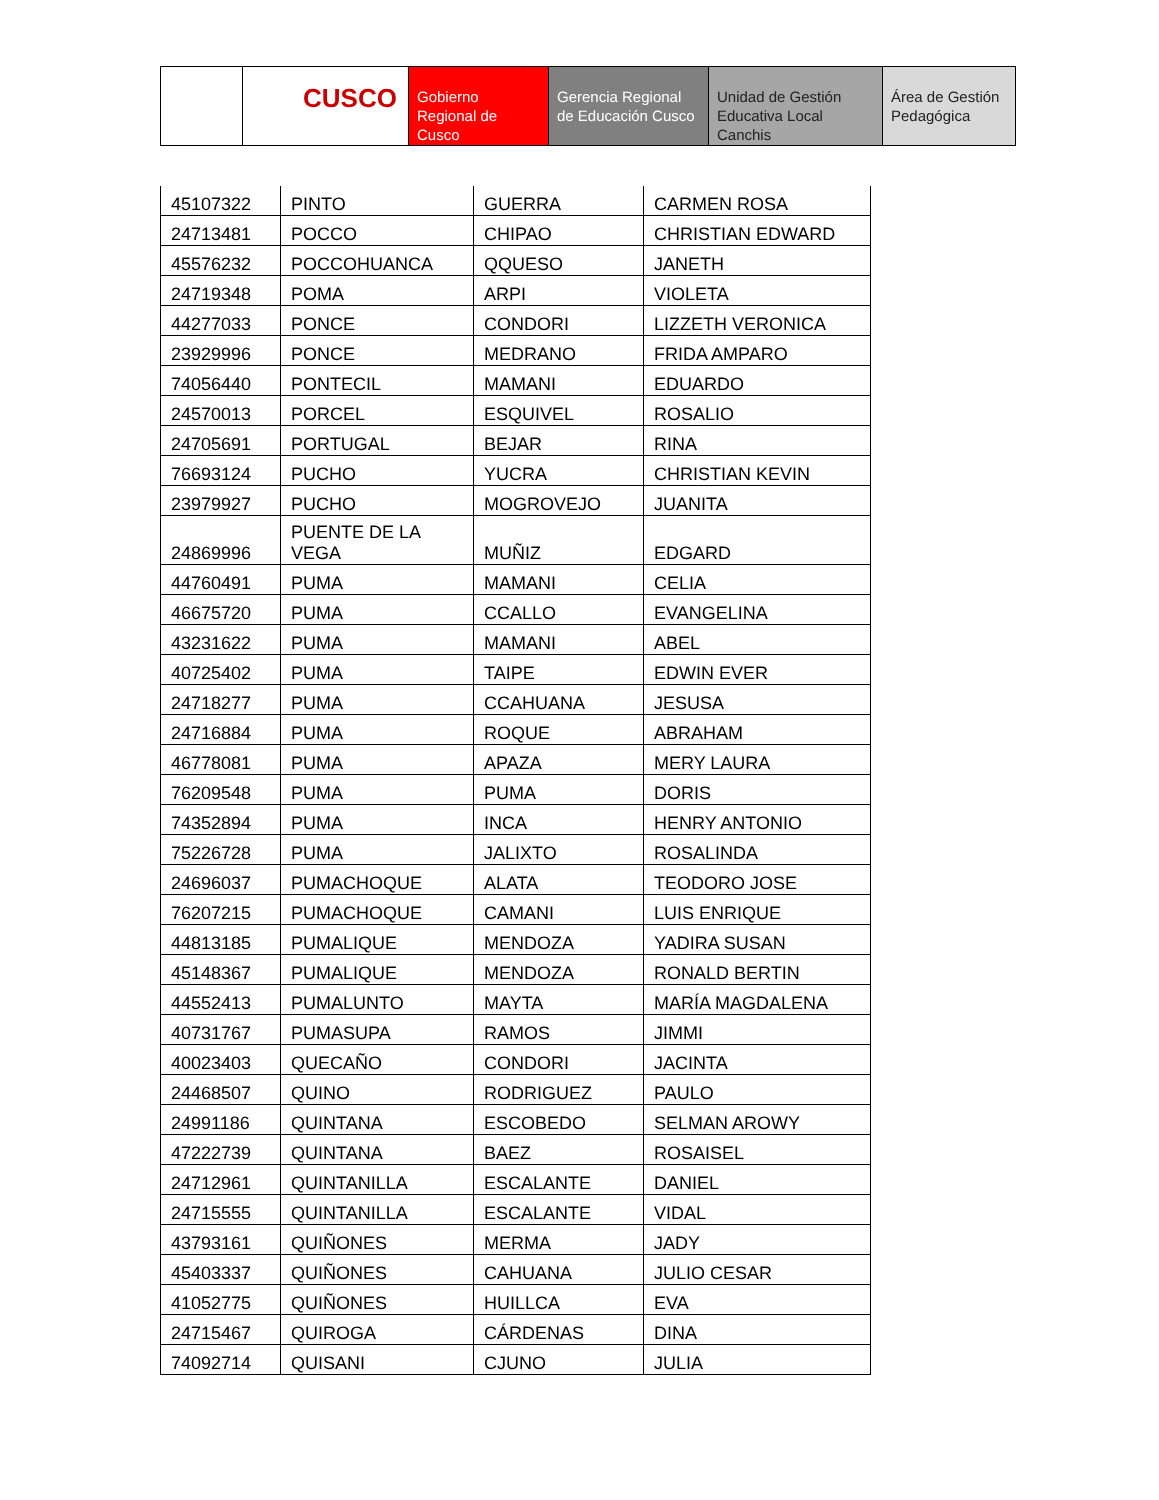CUSCO
Gobierno Regional de Cusco
Gerencia Regional de Educación Cusco
Unidad de Gestión Educativa Local Canchis
Área de Gestión Pedagógica
| 45107322 | PINTO | GUERRA | CARMEN ROSA |
| 24713481 | POCCO | CHIPAO | CHRISTIAN EDWARD |
| 45576232 | POCCOHUANCA | QQUESO | JANETH |
| 24719348 | POMA | ARPI | VIOLETA |
| 44277033 | PONCE | CONDORI | LIZZETH VERONICA |
| 23929996 | PONCE | MEDRANO | FRIDA AMPARO |
| 74056440 | PONTECIL | MAMANI | EDUARDO |
| 24570013 | PORCEL | ESQUIVEL | ROSALIO |
| 24705691 | PORTUGAL | BEJAR | RINA |
| 76693124 | PUCHO | YUCRA | CHRISTIAN KEVIN |
| 23979927 | PUCHO | MOGROVEJO | JUANITA |
| 24869996 | PUENTE DE LA VEGA | MUÑIZ | EDGARD |
| 44760491 | PUMA | MAMANI | CELIA |
| 46675720 | PUMA | CCALLO | EVANGELINA |
| 43231622 | PUMA | MAMANI | ABEL |
| 40725402 | PUMA | TAIPE | EDWIN EVER |
| 24718277 | PUMA | CCAHUANA | JESUSA |
| 24716884 | PUMA | ROQUE | ABRAHAM |
| 46778081 | PUMA | APAZA | MERY LAURA |
| 76209548 | PUMA | PUMA | DORIS |
| 74352894 | PUMA | INCA | HENRY ANTONIO |
| 75226728 | PUMA | JALIXTO | ROSALINDA |
| 24696037 | PUMACHOQUE | ALATA | TEODORO JOSE |
| 76207215 | PUMACHOQUE | CAMANI | LUIS ENRIQUE |
| 44813185 | PUMALIQUE | MENDOZA | YADIRA SUSAN |
| 45148367 | PUMALIQUE | MENDOZA | RONALD BERTIN |
| 44552413 | PUMALUNTO | MAYTA | MARÍA MAGDALENA |
| 40731767 | PUMASUPA | RAMOS | JIMMI |
| 40023403 | QUECAÑO | CONDORI | JACINTA |
| 24468507 | QUINO | RODRIGUEZ | PAULO |
| 24991186 | QUINTANA | ESCOBEDO | SELMAN AROWY |
| 47222739 | QUINTANA | BAEZ | ROSAISEL |
| 24712961 | QUINTANILLA | ESCALANTE | DANIEL |
| 24715555 | QUINTANILLA | ESCALANTE | VIDAL |
| 43793161 | QUIÑONES | MERMA | JADY |
| 45403337 | QUIÑONES | CAHUANA | JULIO CESAR |
| 41052775 | QUIÑONES | HUILLCA | EVA |
| 24715467 | QUIROGA | CÁRDENAS | DINA |
| 74092714 | QUISANI | CJUNO | JULIA |